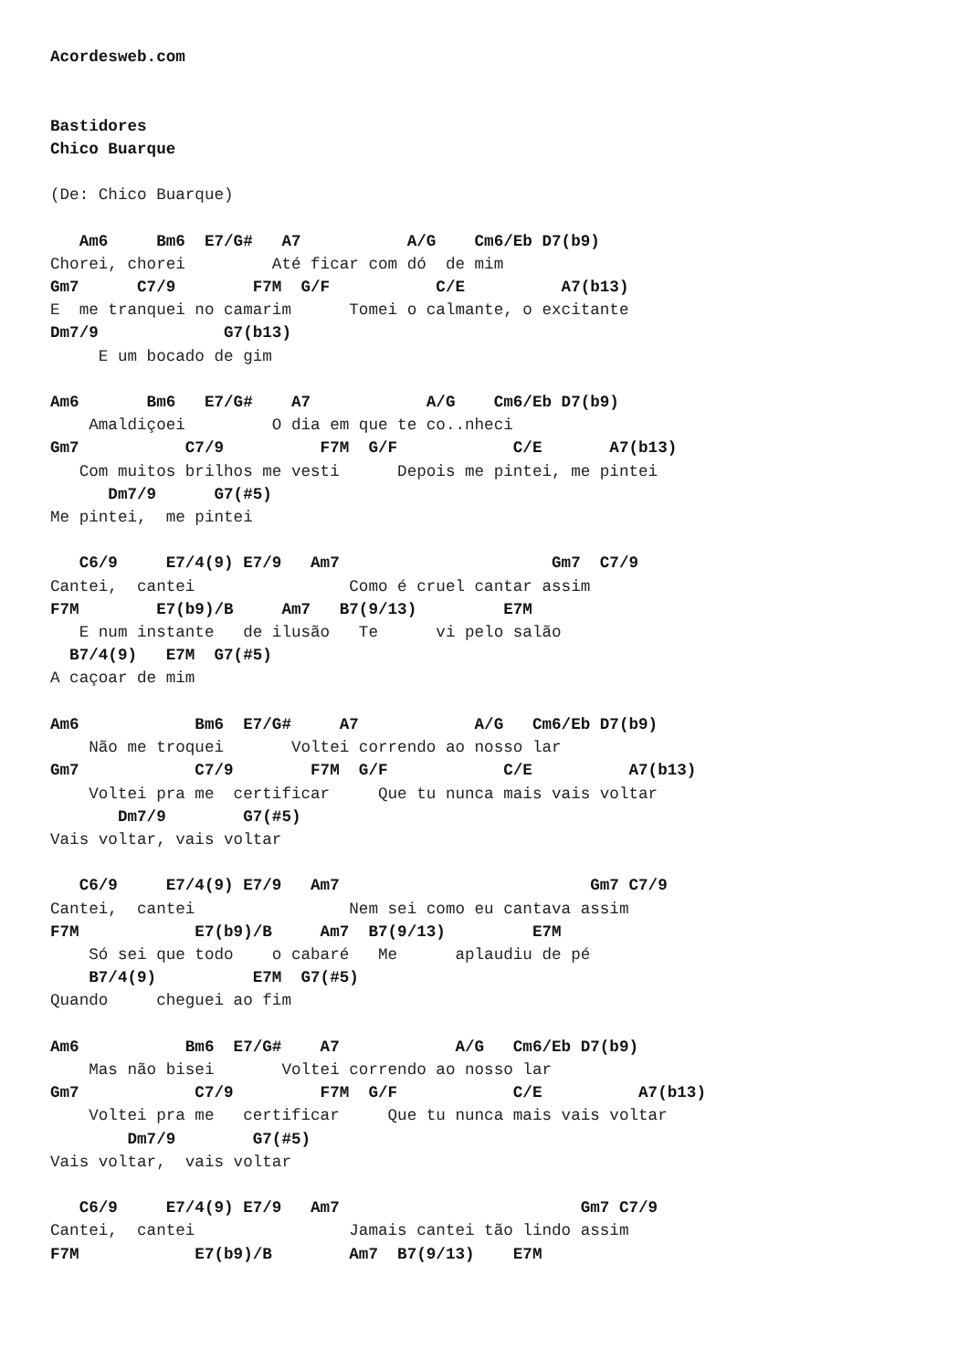Acordesweb.com


Bastidores
Chico Buarque

(De: Chico Buarque)

   Am6     Bm6  E7/G#   A7           A/G    Cm6/Eb D7(b9)
Chorei, chorei         Até ficar com dó  de mim
Gm7      C7/9        F7M  G/F           C/E          A7(b13)
E  me tranquei no camarim      Tomei o calmante, o excitante
Dm7/9             G7(b13)
     E um bocado de gim

Am6       Bm6   E7/G#    A7            A/G    Cm6/Eb D7(b9)
    Amaldiçoei         O dia em que te co..nheci
Gm7           C7/9          F7M  G/F            C/E       A7(b13)
   Com muitos brilhos me vesti      Depois me pintei, me pintei
      Dm7/9      G7(#5)
Me pintei,  me pintei

   C6/9     E7/4(9) E7/9   Am7                      Gm7  C7/9
Cantei,  cantei                Como é cruel cantar assim
F7M        E7(b9)/B     Am7   B7(9/13)         E7M
   E num instante   de ilusão   Te      vi pelo salão
  B7/4(9)   E7M  G7(#5)
A caçoar de mim

Am6            Bm6  E7/G#     A7            A/G   Cm6/Eb D7(b9)
    Não me troquei       Voltei correndo ao nosso lar
Gm7            C7/9        F7M  G/F            C/E          A7(b13)
    Voltei pra me  certificar     Que tu nunca mais vais voltar
       Dm7/9        G7(#5)
Vais voltar, vais voltar

   C6/9     E7/4(9) E7/9   Am7                          Gm7 C7/9
Cantei,  cantei                Nem sei como eu cantava assim
F7M            E7(b9)/B     Am7  B7(9/13)         E7M
    Só sei que todo    o cabaré   Me      aplaudiu de pé
    B7/4(9)          E7M  G7(#5)
Quando     cheguei ao fim

Am6           Bm6  E7/G#    A7            A/G   Cm6/Eb D7(b9)
    Mas não bisei       Voltei correndo ao nosso lar
Gm7            C7/9         F7M  G/F            C/E          A7(b13)
    Voltei pra me   certificar     Que tu nunca mais vais voltar
        Dm7/9        G7(#5)
Vais voltar,  vais voltar

   C6/9     E7/4(9) E7/9   Am7                         Gm7 C7/9
Cantei,  cantei                Jamais cantei tão lindo assim
F7M            E7(b9)/B        Am7  B7(9/13)    E7M